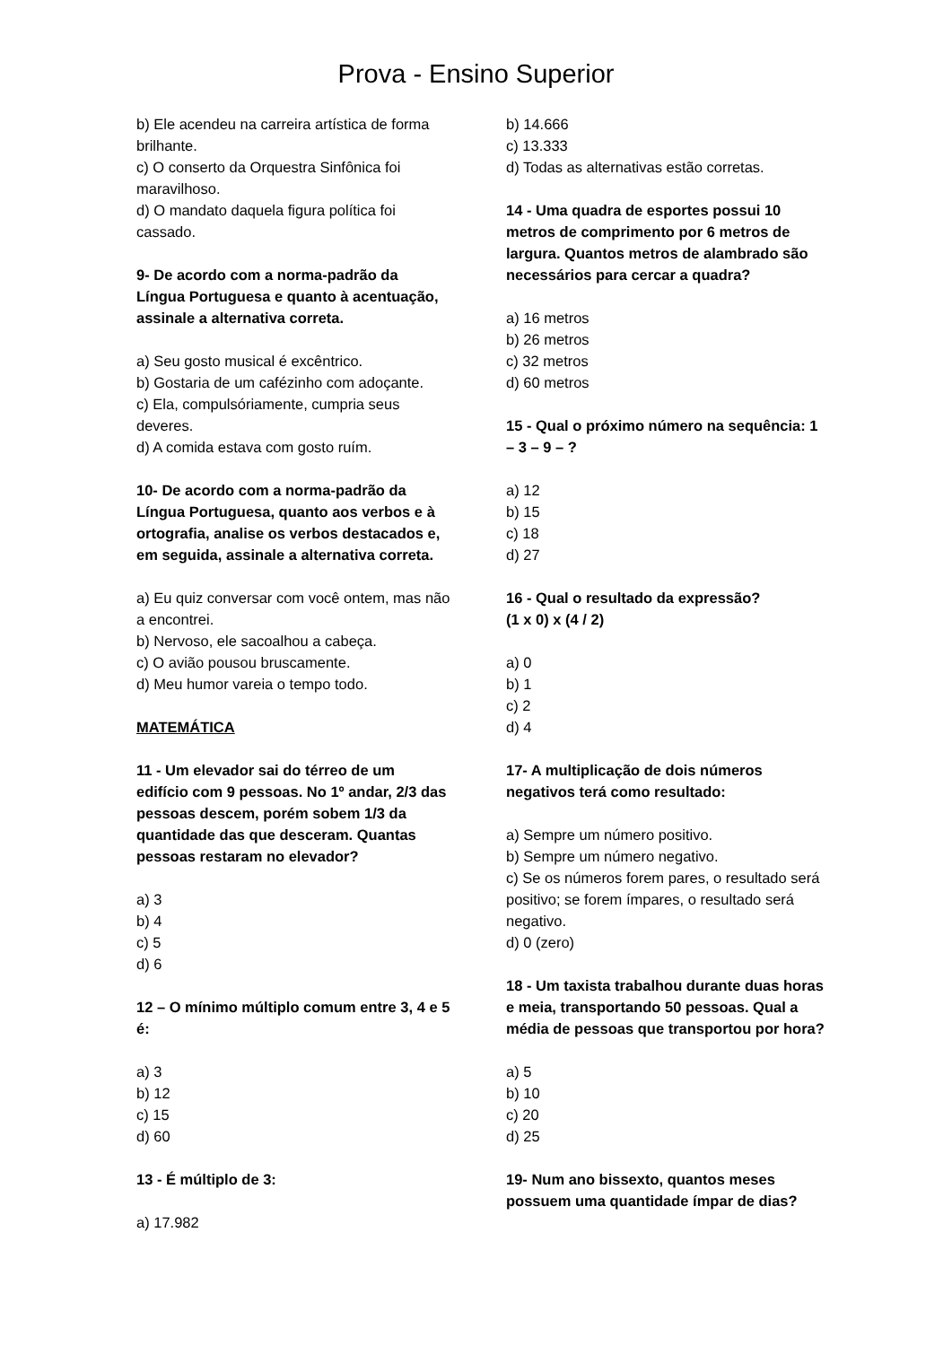Prova - Ensino Superior
b) Ele acendeu na carreira artística de forma brilhante.
c) O conserto da Orquestra Sinfônica foi maravilhoso.
d) O mandato daquela figura política foi cassado.
9- De acordo com a norma-padrão da Língua Portuguesa e quanto à acentuação, assinale a alternativa correta.
a) Seu gosto musical é excêntrico.
b) Gostaria de um cafézinho com adoçante.
c) Ela, compulsóriamente, cumpria seus deveres.
d) A comida estava com gosto ruím.
10- De acordo com a norma-padrão da Língua Portuguesa, quanto aos verbos e à ortografia, analise os verbos destacados e, em seguida, assinale a alternativa correta.
a) Eu quiz conversar com você ontem, mas não a encontrei.
b) Nervoso, ele sacoalhou a cabeça.
c) O avião pousou bruscamente.
d) Meu humor vareia o tempo todo.
MATEMÁTICA
11 - Um elevador sai do térreo de um edifício com 9 pessoas. No 1º andar, 2/3 das pessoas descem, porém sobem 1/3 da quantidade das que desceram. Quantas pessoas restaram no elevador?
a) 3
b) 4
c) 5
d) 6
12 – O mínimo múltiplo comum entre 3, 4 e 5 é:
a) 3
b) 12
c) 15
d) 60
13 - É múltiplo de 3:
a) 17.982
b) 14.666
c) 13.333
d) Todas as alternativas estão corretas.
14 - Uma quadra de esportes possui 10 metros de comprimento por 6 metros de largura. Quantos metros de alambrado são necessários para cercar a quadra?
a) 16 metros
b) 26 metros
c) 32 metros
d) 60 metros
15 - Qual o próximo número na sequência: 1 – 3 – 9 – ?
a) 12
b) 15
c) 18
d) 27
16 - Qual o resultado da expressão?
(1 x 0) x (4 / 2)
a) 0
b) 1
c) 2
d) 4
17- A multiplicação de dois números negativos terá como resultado:
a) Sempre um número positivo.
b) Sempre um número negativo.
c) Se os números forem pares, o resultado será positivo; se forem ímpares, o resultado será negativo.
d) 0 (zero)
18 - Um taxista trabalhou durante duas horas e meia, transportando 50 pessoas. Qual a média de pessoas que transportou por hora?
a) 5
b) 10
c) 20
d) 25
19- Num ano bissexto, quantos meses possuem uma quantidade ímpar de dias?